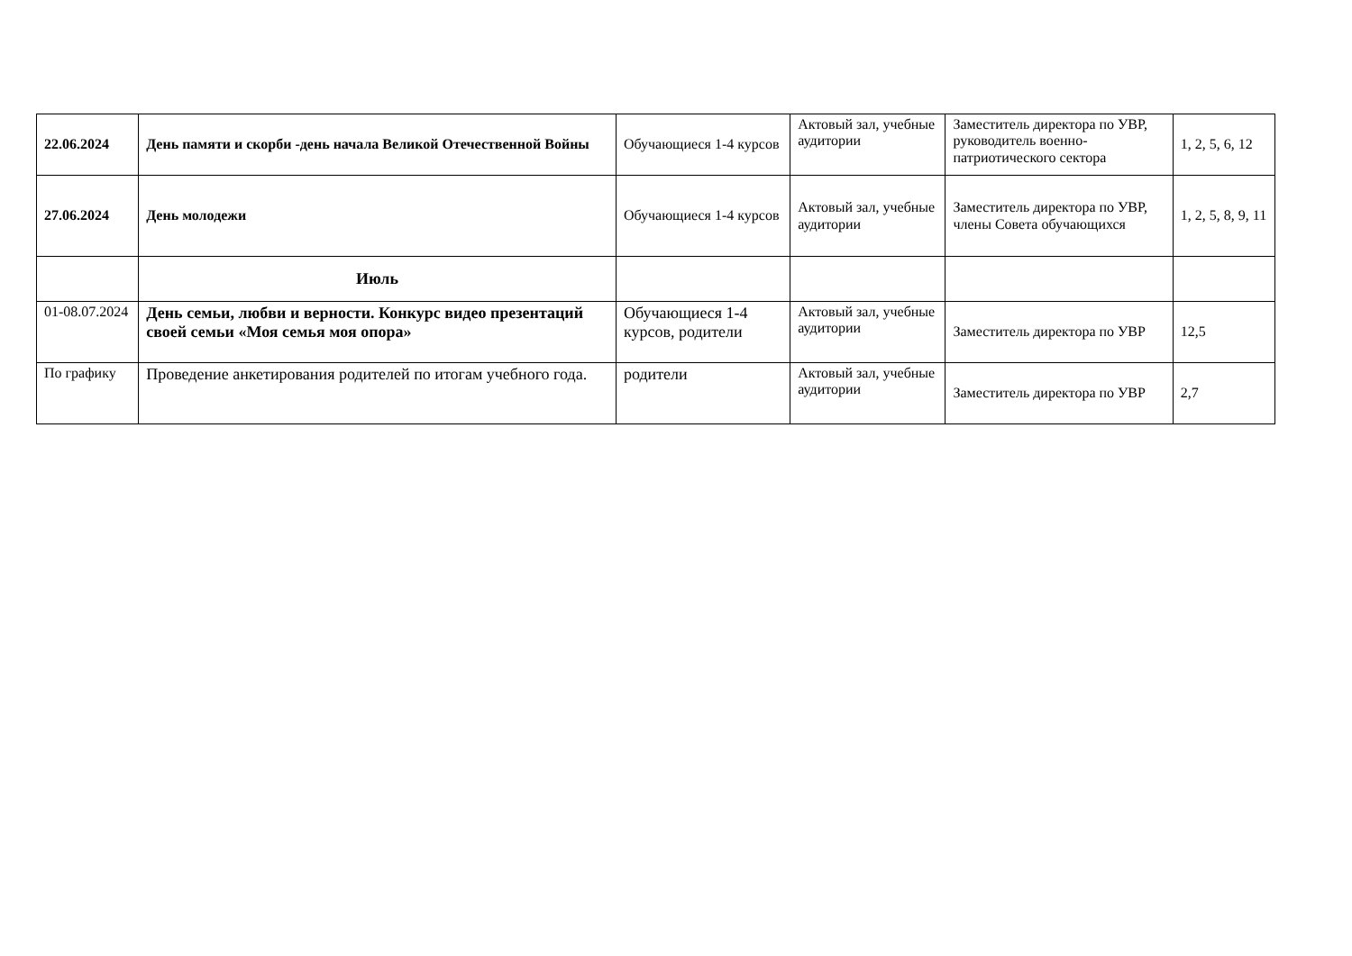| 22.06.2024 | День памяти и скорби -день начала Великой Отечественной Войны | Обучающиеся 1-4 курсов | Актовый зал, учебные аудитории | Заместитель директора по УВР, руководитель военно-патриотического сектора | 1, 2, 5, 6, 12 |
| 27.06.2024 | День молодежи | Обучающиеся 1-4 курсов | Актовый зал, учебные аудитории | Заместитель директора по УВР, члены Совета обучающихся | 1, 2, 5, 8, 9, 11 |
| | Июль | | | | |
| 01-08.07.2024 | День семьи, любви и верности. Конкурс видео презентаций своей семьи «Моя семья моя опора» | Обучающиеся 1-4 курсов, родители | Актовый зал, учебные аудитории | Заместитель директора по УВР | 12,5 |
| По графику | Проведение анкетирования родителей по итогам учебного года. | родители | Актовый зал, учебные аудитории | Заместитель директора по УВР | 2,7 |